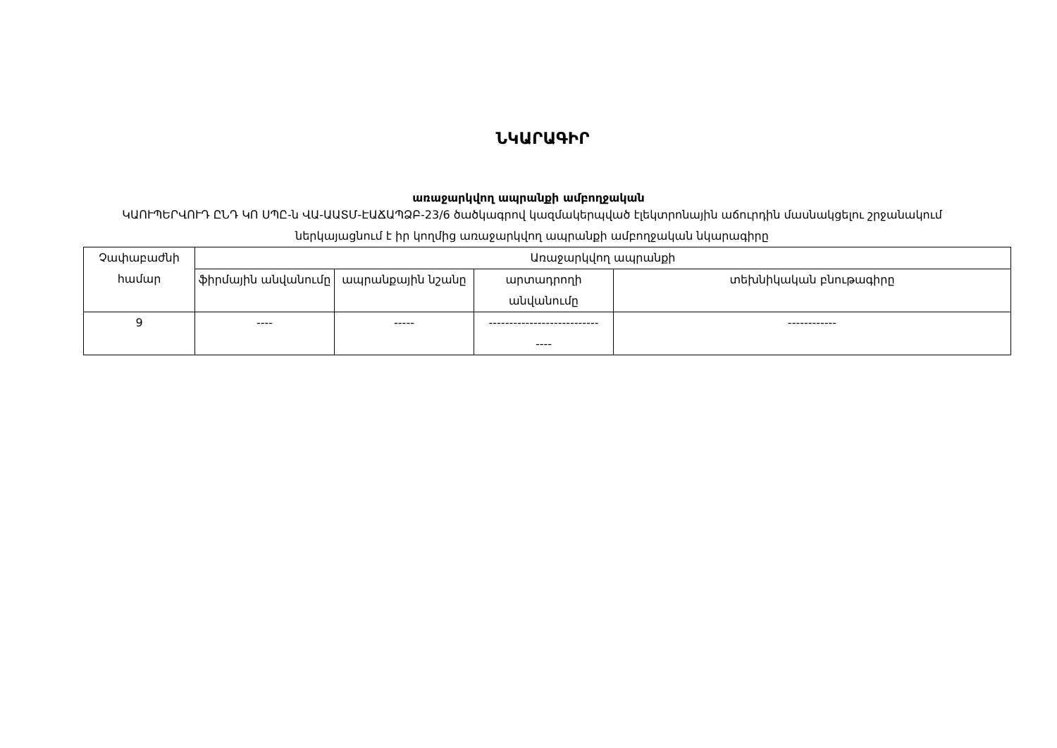ՆԿԱՐԱԳԻՐ
առաջարկվող ապրանքի ամբողջական
ԿԱՈՒՊԵՐՎՈՒԴ ԸՆԴ ԿՈ ՍՊԸ-ն ՎԱ-ԱԱՏՄ-ԷԱՃԱՊՁԲ-23/6 ծածկագրով կազմակերպված էլեկտրոնային աճուրդին մասնակցելու շրջանակում ներկայացնում է իր կողմից առաջարկվող ապրանքի ամբողջական նկարագիրը
| Չափաբաժնի համար | Առաջարկվող ապրանքի | | | |
| --- | --- | --- | --- | --- |
| | ֆիրմային անվանումը | ապրանքային նշանը | արտադրողի անվանումը | տեխնիկական բնութագիրը |
| 9 | ---- | ----- | --------------------------- ---- | ------------ |